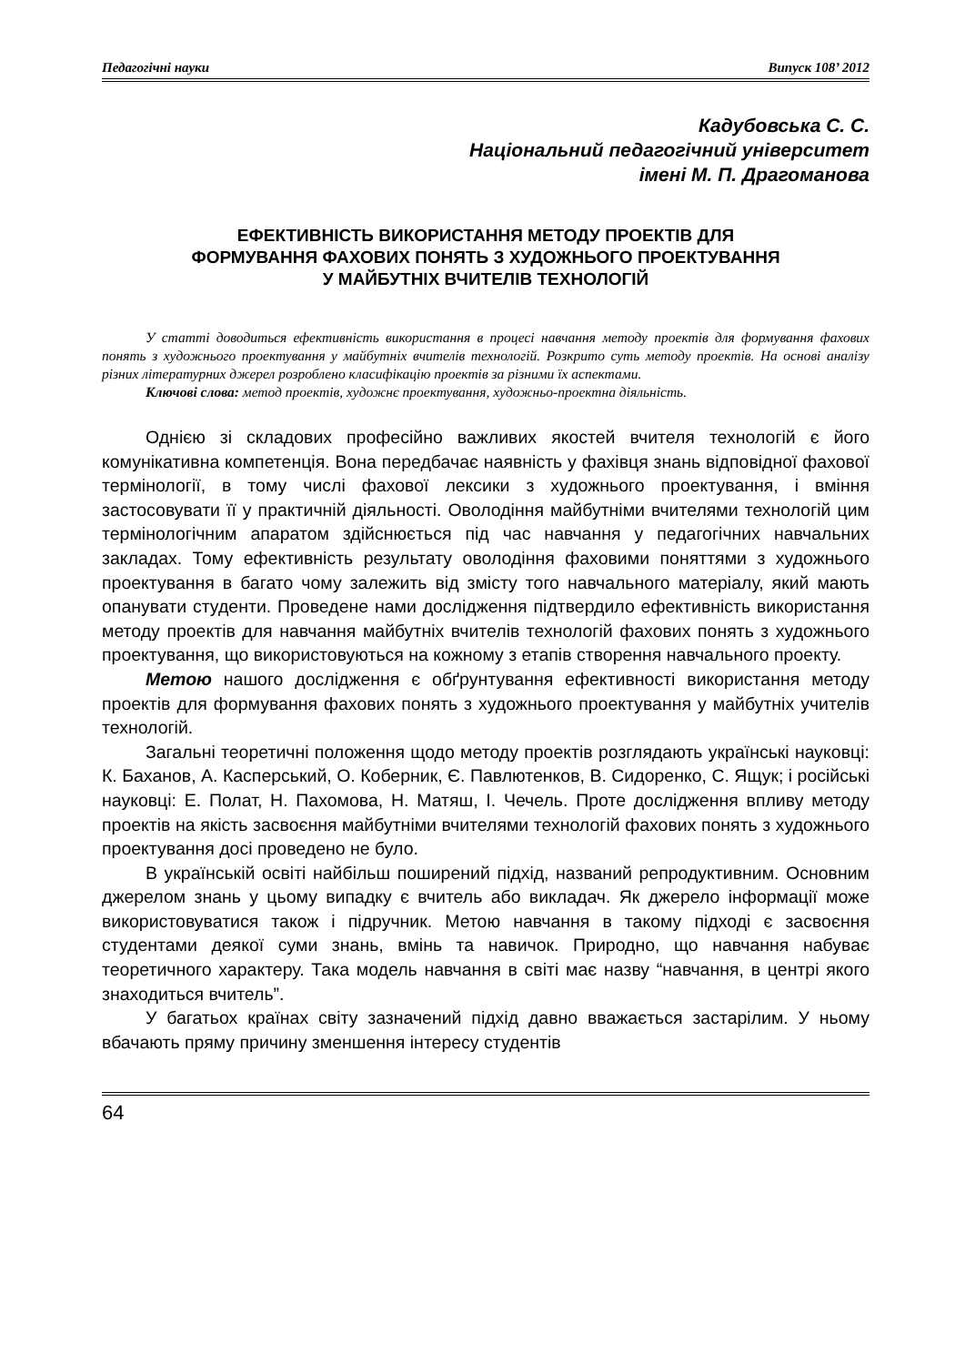Педагогічні науки Випуск 108’ 2012
Кадубовська С. С.
Національний педагогічний університет
імені М. П. Драгоманова
ЕФЕКТИВНІСТЬ ВИКОРИСТАННЯ МЕТОДУ ПРОЕКТІВ ДЛЯ
ФОРМУВАННЯ ФАХОВИХ ПОНЯТЬ З ХУДОЖНЬОГО ПРОЕКТУВАННЯ
У МАЙБУТНІХ ВЧИТЕЛІВ ТЕХНОЛОГІЙ
У статті доводиться ефективність використання в процесі навчання методу проектів для формування фахових понять з художнього проектування у майбутніх вчителів технологій. Розкрито суть методу проектів. На основі аналізу різних літературних джерел розроблено класифікацію проектів за різними їх аспектами.
Ключові слова: метод проектів, художнє проектування, художньо-проектна діяльність.
Однією зі складових професійно важливих якостей вчителя технологій є його комунікативна компетенція. Вона передбачає наявність у фахівця знань відповідної фахової термінології, в тому числі фахової лексики з художнього проектування, і вміння застосовувати її у практичній діяльності. Оволодіння майбутніми вчителями технологій цим термінологічним апаратом здійснюється під час навчання у педагогічних навчальних закладах. Тому ефективність результату оволодіння фаховими поняттями з художнього проектування в багато чому залежить від змісту того навчального матеріалу, який мають опанувати студенти. Проведене нами дослідження підтвердило ефективність використання методу проектів для навчання майбутніх вчителів технологій фахових понять з художнього проектування, що використовуються на кожному з етапів створення навчального проекту.
Метою нашого дослідження є обґрунтування ефективності використання методу проектів для формування фахових понять з художнього проектування у майбутніх учителів технологій.
Загальні теоретичні положення щодо методу проектів розглядають українські науковці: К. Баханов, А. Касперський, О. Коберник, Є. Павлютенков, В. Сидоренко, С. Ящук; і російські науковці: Е. Полат, Н. Пахомова, Н. Матяш, І. Чечель. Проте дослідження впливу методу проектів на якість засвоєння майбутніми вчителями технологій фахових понять з художнього проектування досі проведено не було.
В українській освіті найбільш поширений підхід, названий репродуктивним. Основним джерелом знань у цьому випадку є вчитель або викладач. Як джерело інформації може використовуватися також і підручник. Метою навчання в такому підході є засвоєння студентами деякої суми знань, вмінь та навичок. Природно, що навчання набуває теоретичного характеру. Така модель навчання в світі має назву “навчання, в центрі якого знаходиться вчитель”.
У багатьох країнах світу зазначений підхід давно вважається застарілим. У ньому вбачають пряму причину зменшення інтересу студентів
64